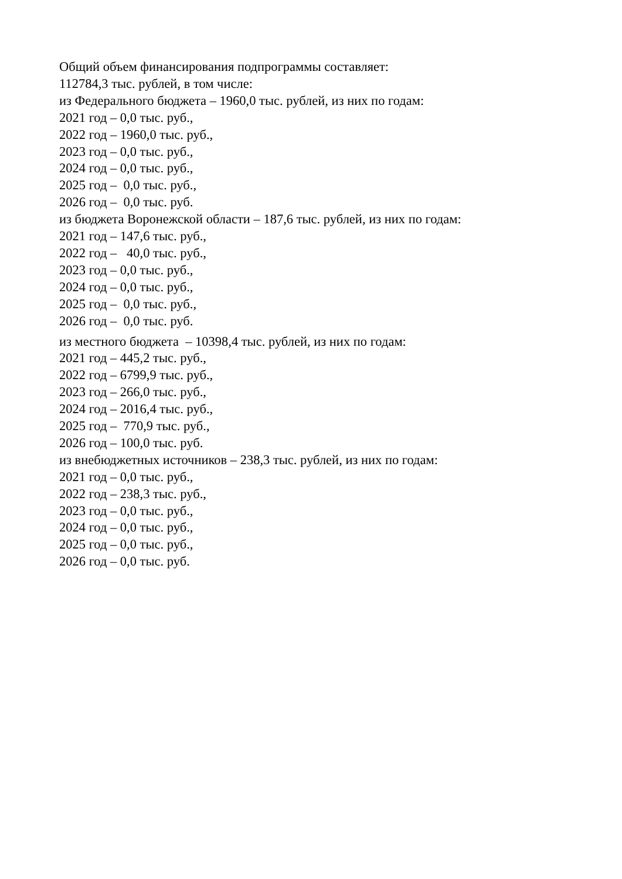Общий объем финансирования подпрограммы составляет:
112784,3 тыс. рублей, в том числе:
из Федерального бюджета – 1960,0 тыс. рублей, из них по годам:
2021 год – 0,0 тыс. руб.,
2022 год – 1960,0 тыс. руб.,
2023 год – 0,0 тыс. руб.,
2024 год – 0,0 тыс. руб.,
2025 год – 0,0 тыс. руб.,
2026 год – 0,0 тыс. руб.
из бюджета Воронежской области – 187,6 тыс. рублей, из них по годам:
2021 год – 147,6 тыс. руб.,
2022 год – 40,0 тыс. руб.,
2023 год – 0,0 тыс. руб.,
2024 год – 0,0 тыс. руб.,
2025 год – 0,0 тыс. руб.,
2026 год – 0,0 тыс. руб.
из местного бюджета – 10398,4 тыс. рублей, из них по годам:
2021 год – 445,2 тыс. руб.,
2022 год – 6799,9 тыс. руб.,
2023 год – 266,0 тыс. руб.,
2024 год – 2016,4 тыс. руб.,
2025 год – 770,9 тыс. руб.,
2026 год – 100,0 тыс. руб.
из внебюджетных источников – 238,3 тыс. рублей, из них по годам:
2021 год – 0,0 тыс. руб.,
2022 год – 238,3 тыс. руб.,
2023 год – 0,0 тыс. руб.,
2024 год – 0,0 тыс. руб.,
2025 год – 0,0 тыс. руб.,
2026 год – 0,0 тыс. руб.